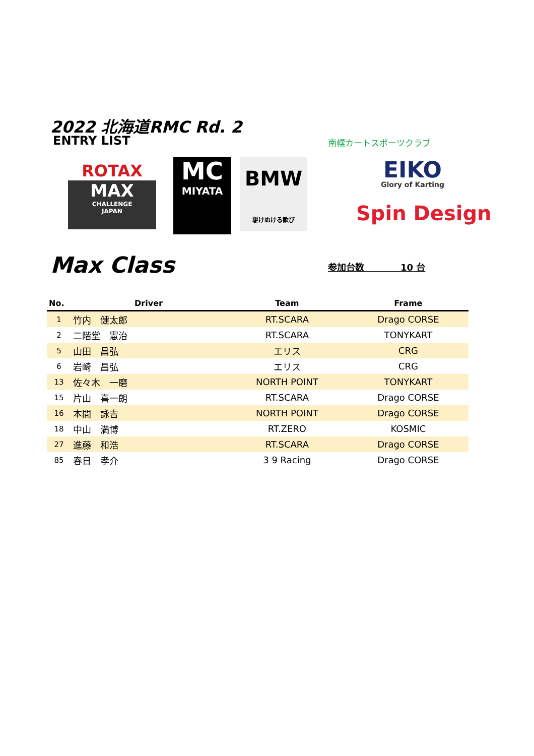2022 北海道RMC Rd. 2
ENTRY LIST 南幌カートスポーツクラブ
ROTAX
MAX
CHALLENGE
JAPAN
MC
MIYATA
BMW
駆けぬける歓び
EIKO
Glory of Karting
Spin Design
Max Class 参加台数　　　　10 台
| No. | Driver | Team | Frame |
| --- | --- | --- | --- |
| 1 | 竹内 健太郎 | RT.SCARA | Drago CORSE |
| 2 | 二階堂 憲治 | RT.SCARA | TONYKART |
| 5 | 山田 昌弘 | エリス | CRG |
| 6 | 岩崎 昌弘 | エリス | CRG |
| 13 | 佐々木 一磨 | NORTH POINT | TONYKART |
| 15 | 片山 喜一朗 | RT.SCARA | Drago CORSE |
| 16 | 本間 詠吉 | NORTH POINT | Drago CORSE |
| 18 | 中山 満博 | RT.ZERO | KOSMIC |
| 27 | 進藤 和浩 | RT.SCARA | Drago CORSE |
| 85 | 春日 孝介 | 3 9 Racing | Drago CORSE |